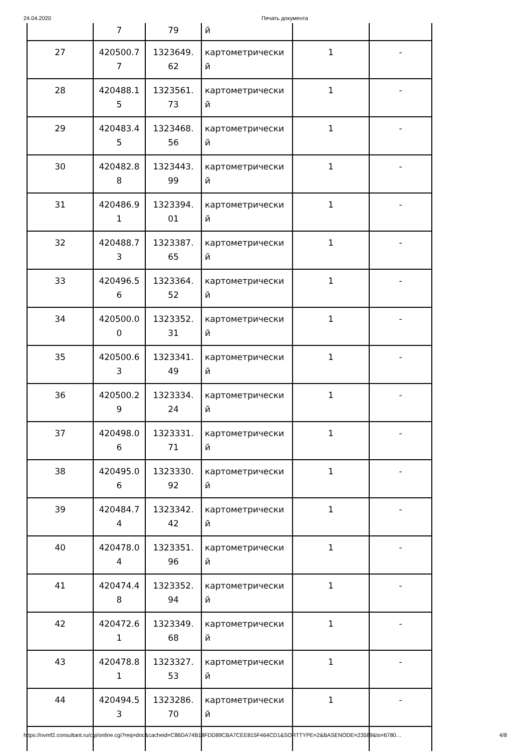24.04.2020 Печать документа
| | 7 | 79 | й | | |
| 27 | 420500.7 7 | 1323649. 62 | картометрически й | 1 | - |
| 28 | 420488.1 5 | 1323561. 73 | картометрически й | 1 | - |
| 29 | 420483.4 5 | 1323468. 56 | картометрически й | 1 | - |
| 30 | 420482.8 8 | 1323443. 99 | картометрически й | 1 | - |
| 31 | 420486.9 1 | 1323394. 01 | картометрически й | 1 | - |
| 32 | 420488.7 3 | 1323387. 65 | картометрически й | 1 | - |
| 33 | 420496.5 6 | 1323364. 52 | картометрически й | 1 | - |
| 34 | 420500.0 0 | 1323352. 31 | картометрически й | 1 | - |
| 35 | 420500.6 3 | 1323341. 49 | картометрически й | 1 | - |
| 36 | 420500.2 9 | 1323334. 24 | картометрически й | 1 | - |
| 37 | 420498.0 6 | 1323331. 71 | картометрически й | 1 | - |
| 38 | 420495.0 6 | 1323330. 92 | картометрически й | 1 | - |
| 39 | 420484.7 4 | 1323342. 42 | картометрически й | 1 | - |
| 40 | 420478.0 4 | 1323351. 96 | картометрически й | 1 | - |
| 41 | 420474.4 8 | 1323352. 94 | картометрически й | 1 | - |
| 42 | 420472.6 1 | 1323349. 68 | картометрически й | 1 | - |
| 43 | 420478.8 1 | 1323327. 53 | картометрически й | 1 | - |
| 44 | 420494.5 3 | 1323286. 70 | картометрически й | 1 | - |
https://ovmf2.consultant.ru/cgi/online.cgi?req=doc&cacheid=C86DA74B18FDD89CBA7CEE815F464CD1&SORTTYPE=2&BASENODE=23589&ts=6780… 4/8